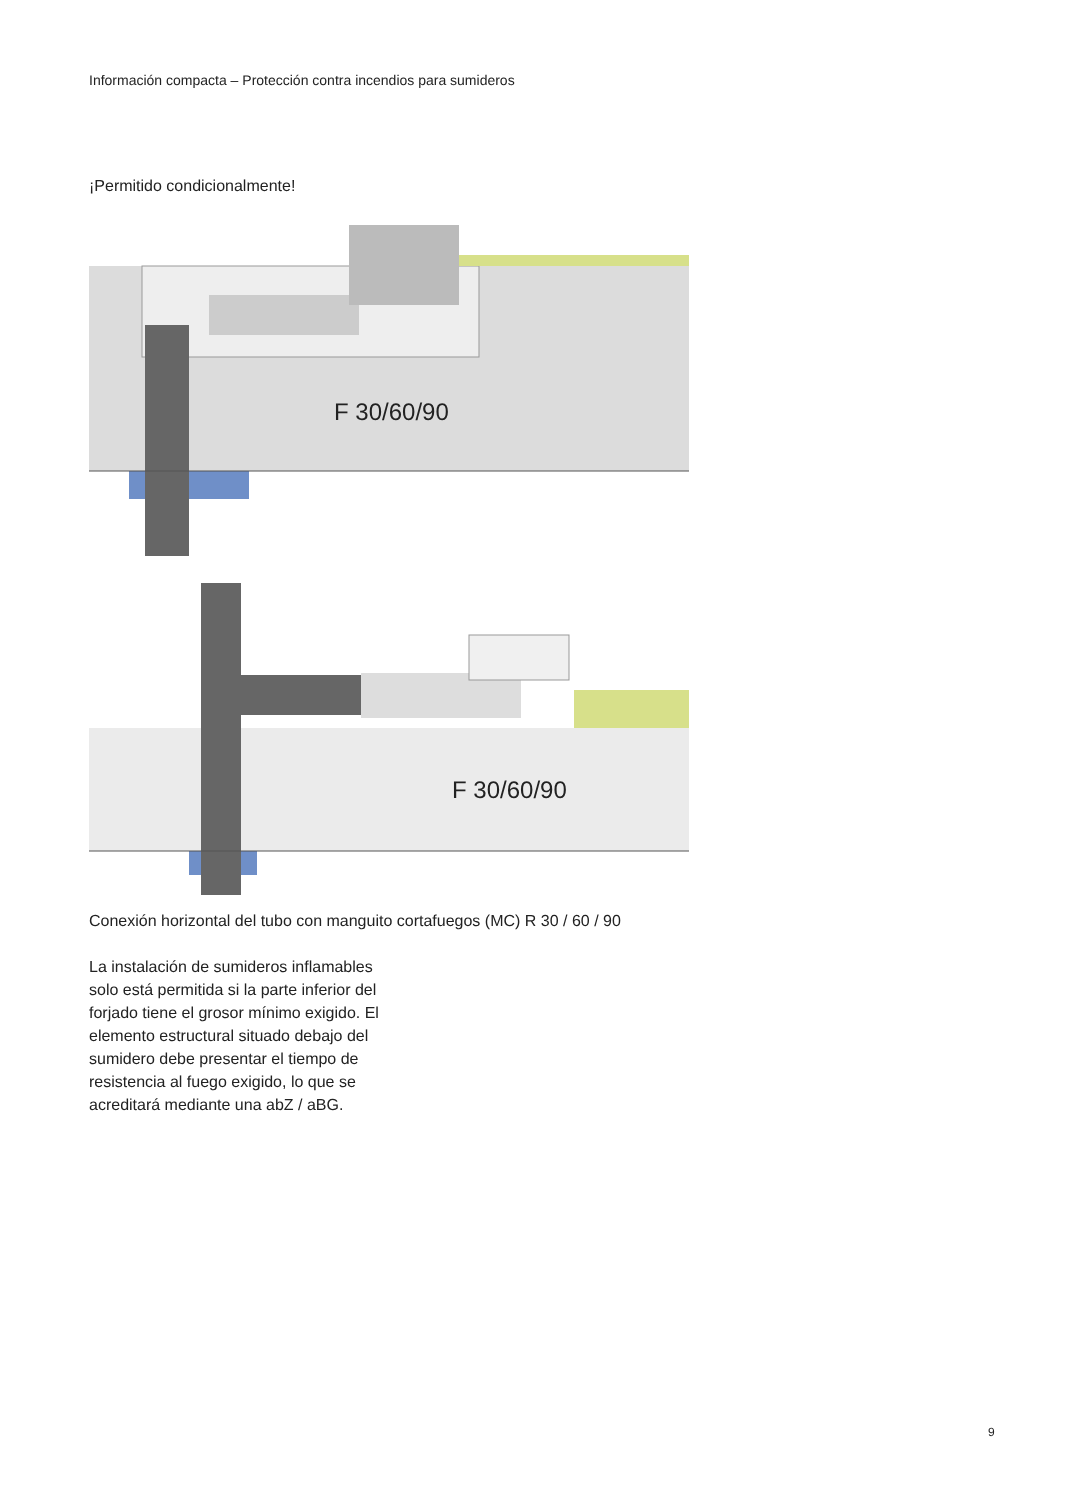Información compacta – Protección contra incendios para sumideros
¡Permitido condicionalmente!
F 30/60/90
F 30/60/90
Conexión horizontal del tubo con manguito cortafuegos (MC) R 30 / 60 / 90
La instalación de sumideros inflamables solo está permitida si la parte inferior del forjado tiene el grosor mínimo exigido. El elemento estructural situado debajo del sumidero debe presentar el tiempo de resistencia al fuego exigido, lo que se acreditará mediante una abZ / aBG.
9